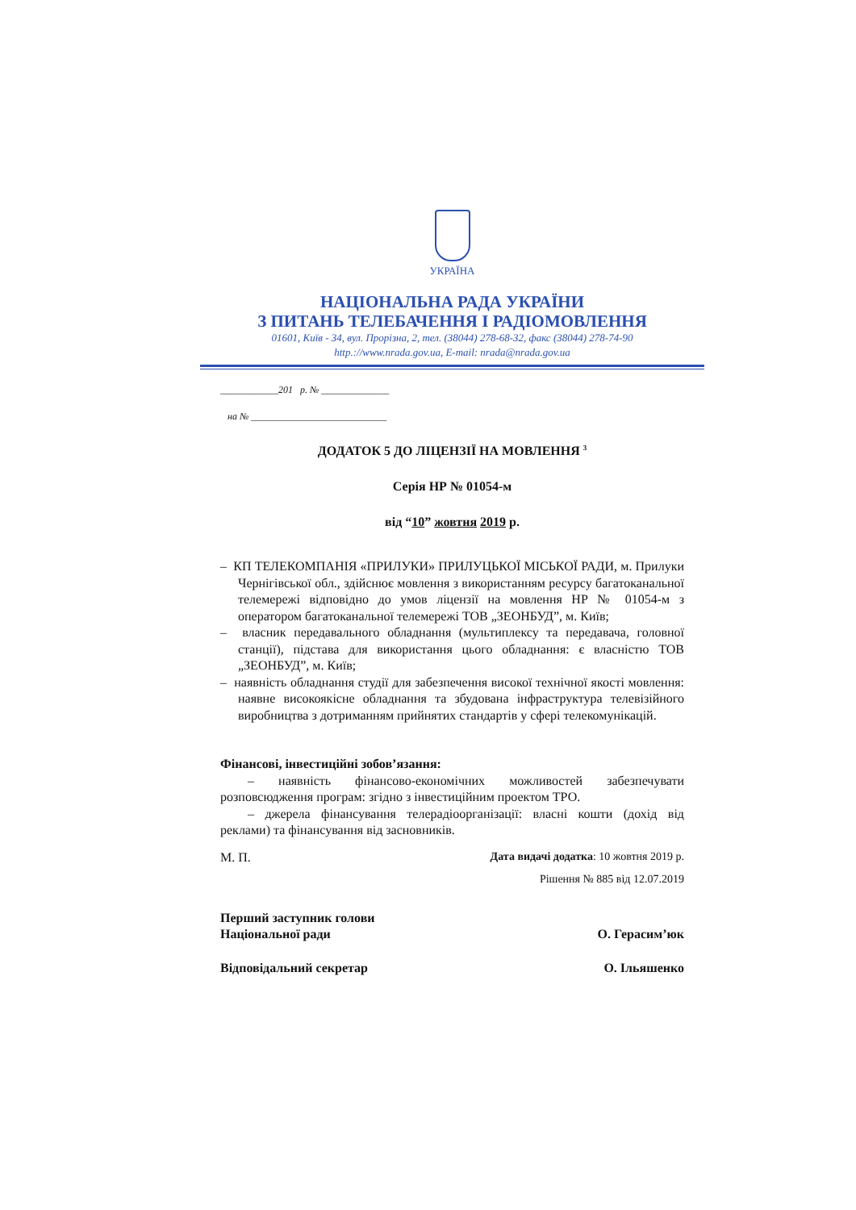УКРАЇНА
НАЦІОНАЛЬНА РАДА УКРАЇНИ
З ПИТАНЬ ТЕЛЕБАЧЕННЯ І РАДІОМОВЛЕННЯ
01601, Київ - 34, вул. Прорізна, 2, тел. (38044) 278-68-32, факс (38044) 278-74-90
http.://www.nrada.gov.ua, E-mail: nrada@nrada.gov.ua
____________201 р. № ______________
на № ____________________________
ДОДАТОК 5 ДО ЛІЦЕНЗІЇ НА МОВЛЕННЯ <sup>3</sup>
Серія НР № 01054-м
від “10” жовтня 2019 р.
– КП ТЕЛЕКОМПАНІЯ «ПРИЛУКИ» ПРИЛУЦЬКОЇ МІСЬКОЇ РАДИ, м. Прилуки Чернігівської обл., здійснює мовлення з використанням ресурсу багатоканальної телемережі відповідно до умов ліцензії на мовлення НР № 01054-м з оператором багатоканальної телемережі ТОВ „ЗЕОНБУД”, м. Київ;
– власник передавального обладнання (мультиплексу та передавача, головної станції), підстава для використання цього обладнання: є власністю ТОВ „ЗЕОНБУД”, м. Київ;
– наявність обладнання студії для забезпечення високої технічної якості мовлення: наявне високоякісне обладнання та збудована інфраструктура телевізійного виробництва з дотриманням прийнятих стандартів у сфері телекомунікацій.
Фінансові, інвестиційні зобов’язання:
– наявність фінансово-економічних можливостей забезпечувати розповсюдження програм: згідно з інвестиційним проектом ТРО.
– джерела фінансування телерадіоорганізації: власні кошти (дохід від реклами) та фінансування від засновників.
М. П. Дата видачі додатка: 10 жовтня 2019 р.
Рішення № 885 від 12.07.2019
Перший заступник голови
Національної ради О. Герасим’юк
Відповідальний секретар О. Ільяшенко